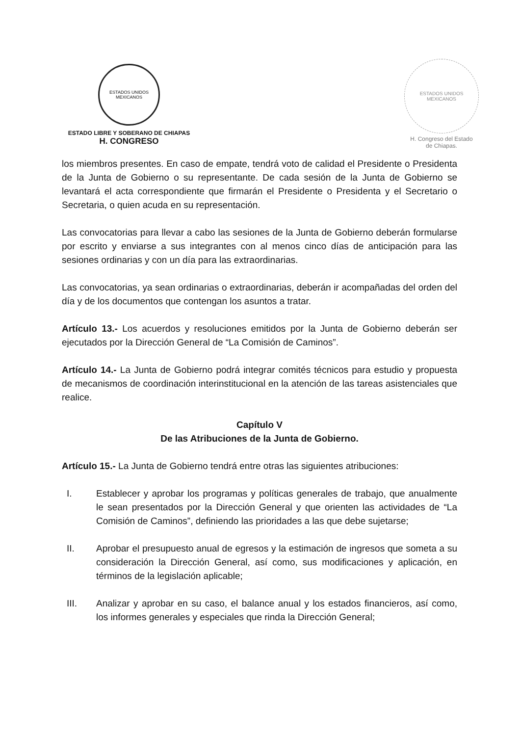ESTADOS UNIDOS MEXICANOS
ESTADO LIBRE Y SOBERANO DE CHIAPAS
H. CONGRESO
ESTADOS UNIDOS MEXICANOS
H. Congreso del Estado
de Chiapas.
los miembros presentes. En caso de empate, tendrá voto de calidad el Presidente o Presidenta de la Junta de Gobierno o su representante. De cada sesión de la Junta de Gobierno se levantará el acta correspondiente que firmarán el Presidente o Presidenta y el Secretario o Secretaria, o quien acuda en su representación.
Las convocatorias para llevar a cabo las sesiones de la Junta de Gobierno deberán formularse por escrito y enviarse a sus integrantes con al menos cinco días de anticipación para las sesiones ordinarias y con un día para las extraordinarias.
Las convocatorias, ya sean ordinarias o extraordinarias, deberán ir acompañadas del orden del día y de los documentos que contengan los asuntos a tratar.
Artículo 13.- Los acuerdos y resoluciones emitidos por la Junta de Gobierno deberán ser ejecutados por la Dirección General de “La Comisión de Caminos”.
Artículo 14.- La Junta de Gobierno podrá integrar comités técnicos para estudio y propuesta de mecanismos de coordinación interinstitucional en la atención de las tareas asistenciales que realice.
Capítulo V
De las Atribuciones de la Junta de Gobierno.
Artículo 15.- La Junta de Gobierno tendrá entre otras las siguientes atribuciones:
I. Establecer y aprobar los programas y políticas generales de trabajo, que anualmente le sean presentados por la Dirección General y que orienten las actividades de “La Comisión de Caminos”, definiendo las prioridades a las que debe sujetarse;
II. Aprobar el presupuesto anual de egresos y la estimación de ingresos que someta a su consideración la Dirección General, así como, sus modificaciones y aplicación, en términos de la legislación aplicable;
III. Analizar y aprobar en su caso, el balance anual y los estados financieros, así como, los informes generales y especiales que rinda la Dirección General;